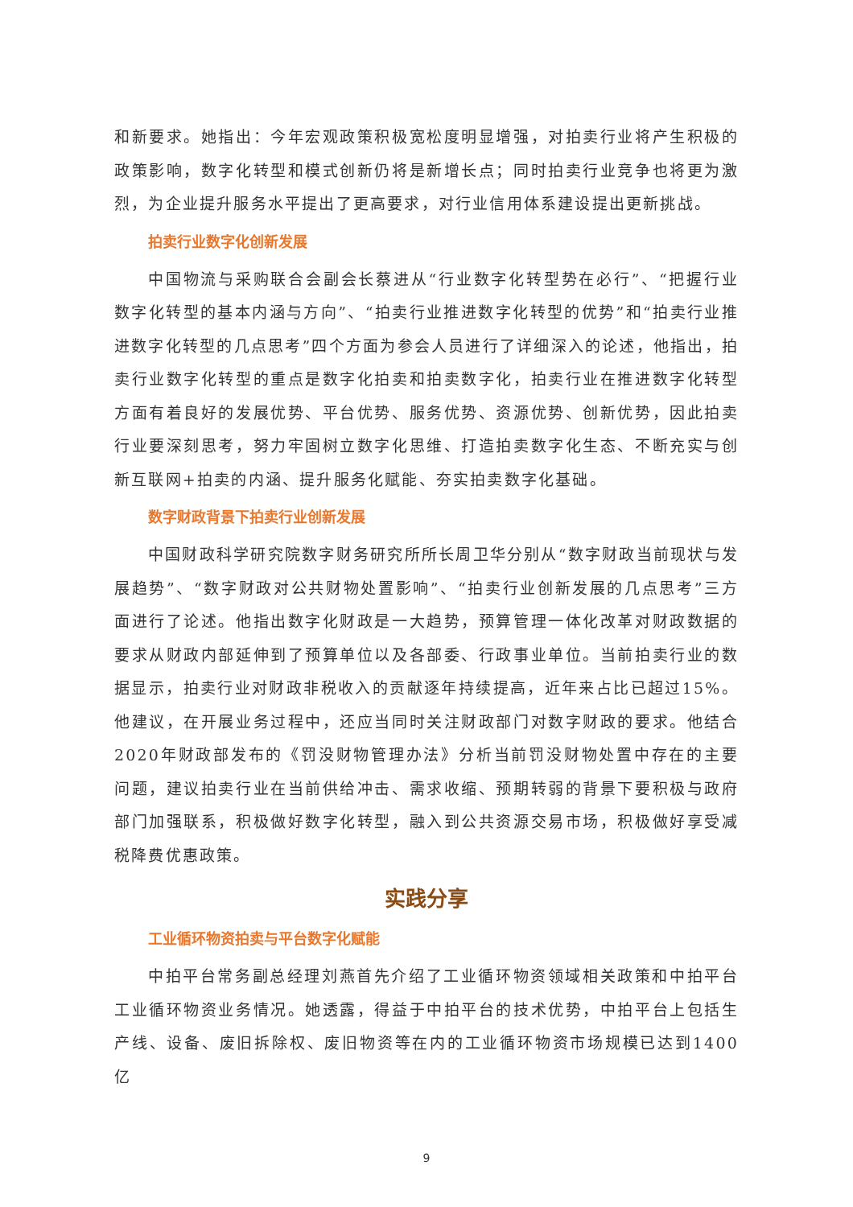和新要求。她指出：今年宏观政策积极宽松度明显增强，对拍卖行业将产生积极的政策影响，数字化转型和模式创新仍将是新增长点；同时拍卖行业竞争也将更为激烈，为企业提升服务水平提出了更高要求，对行业信用体系建设提出更新挑战。
拍卖行业数字化创新发展
中国物流与采购联合会副会长蔡进从“行业数字化转型势在必行”、“把握行业数字化转型的基本内涵与方向”、“拍卖行业推进数字化转型的优势”和“拍卖行业推进数字化转型的几点思考”四个方面为参会人员进行了详细深入的论述，他指出，拍卖行业数字化转型的重点是数字化拍卖和拍卖数字化，拍卖行业在推进数字化转型方面有着良好的发展优势、平台优势、服务优势、资源优势、创新优势，因此拍卖行业要深刻思考，努力牢固树立数字化思维、打造拍卖数字化生态、不断充实与创新互联网+拍卖的内涵、提升服务化赋能、夯实拍卖数字化基础。
数字财政背景下拍卖行业创新发展
中国财政科学研究院数字财务研究所所长周卫华分别从“数字财政当前现状与发展趋势”、“数字财政对公共财物处置影响”、“拍卖行业创新发展的几点思考”三方面进行了论述。他指出数字化财政是一大趋势，预算管理一体化改革对财政数据的要求从财政内部延伸到了预算单位以及各部委、行政事业单位。当前拍卖行业的数据显示，拍卖行业对财政非税收入的贡献逐年持续提高，近年来占比已超过15%。他建议，在开展业务过程中，还应当同时关注财政部门对数字财政的要求。他结合2020年财政部发布的《罚没财物管理办法》分析当前罚没财物处置中存在的主要问题，建议拍卖行业在当前供给冲击、需求收缩、预期转弱的背景下要积极与政府部门加强联系，积极做好数字化转型，融入到公共资源交易市场，积极做好享受减税降费优惠政策。
实践分享
工业循环物资拍卖与平台数字化赋能
中拍平台常务副总经理刘燕首先介绍了工业循环物资领域相关政策和中拍平台工业循环物资业务情况。她透露，得益于中拍平台的技术优势，中拍平台上包括生产线、设备、废旧拆除权、废旧物资等在内的工业循环物资市场规模已达到1400亿
9